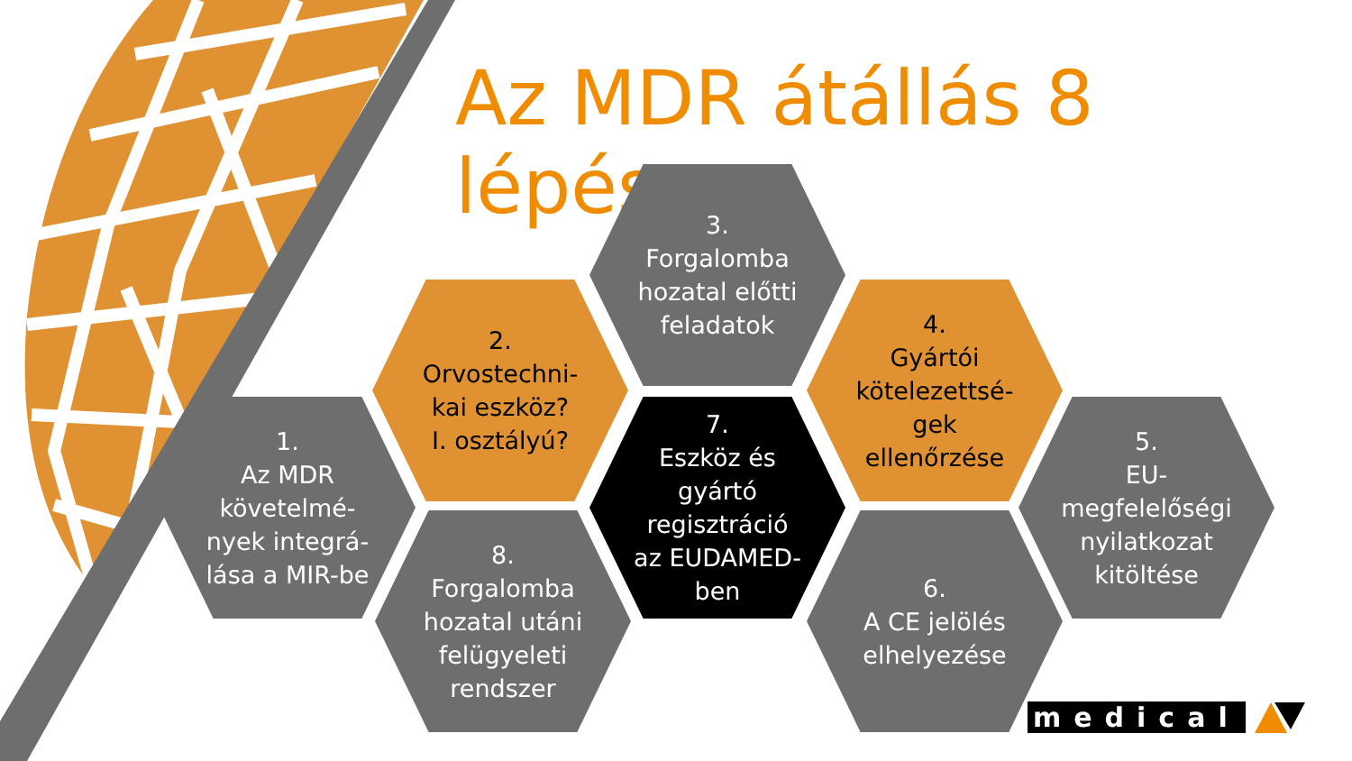Az MDR átállás 8 lépése
1.
Az MDR
követelmé-
nyek integrá-
lása a MIR-be
2.
Orvostechni-
kai eszköz?
I. osztályú?
3.
Forgalomba
hozatal előtti
feladatok
4.
Gyártói
kötelezettsé-
gek
ellenőrzése
5.
EU-
megfelelőségi
nyilatkozat
kitöltése
6.
A CE jelölés
elhelyezése
7.
Eszköz és
gyártó
regisztráció
az EUDAMED-
ben
8.
Forgalomba
hozatal utáni
felügyeleti
rendszer
medical